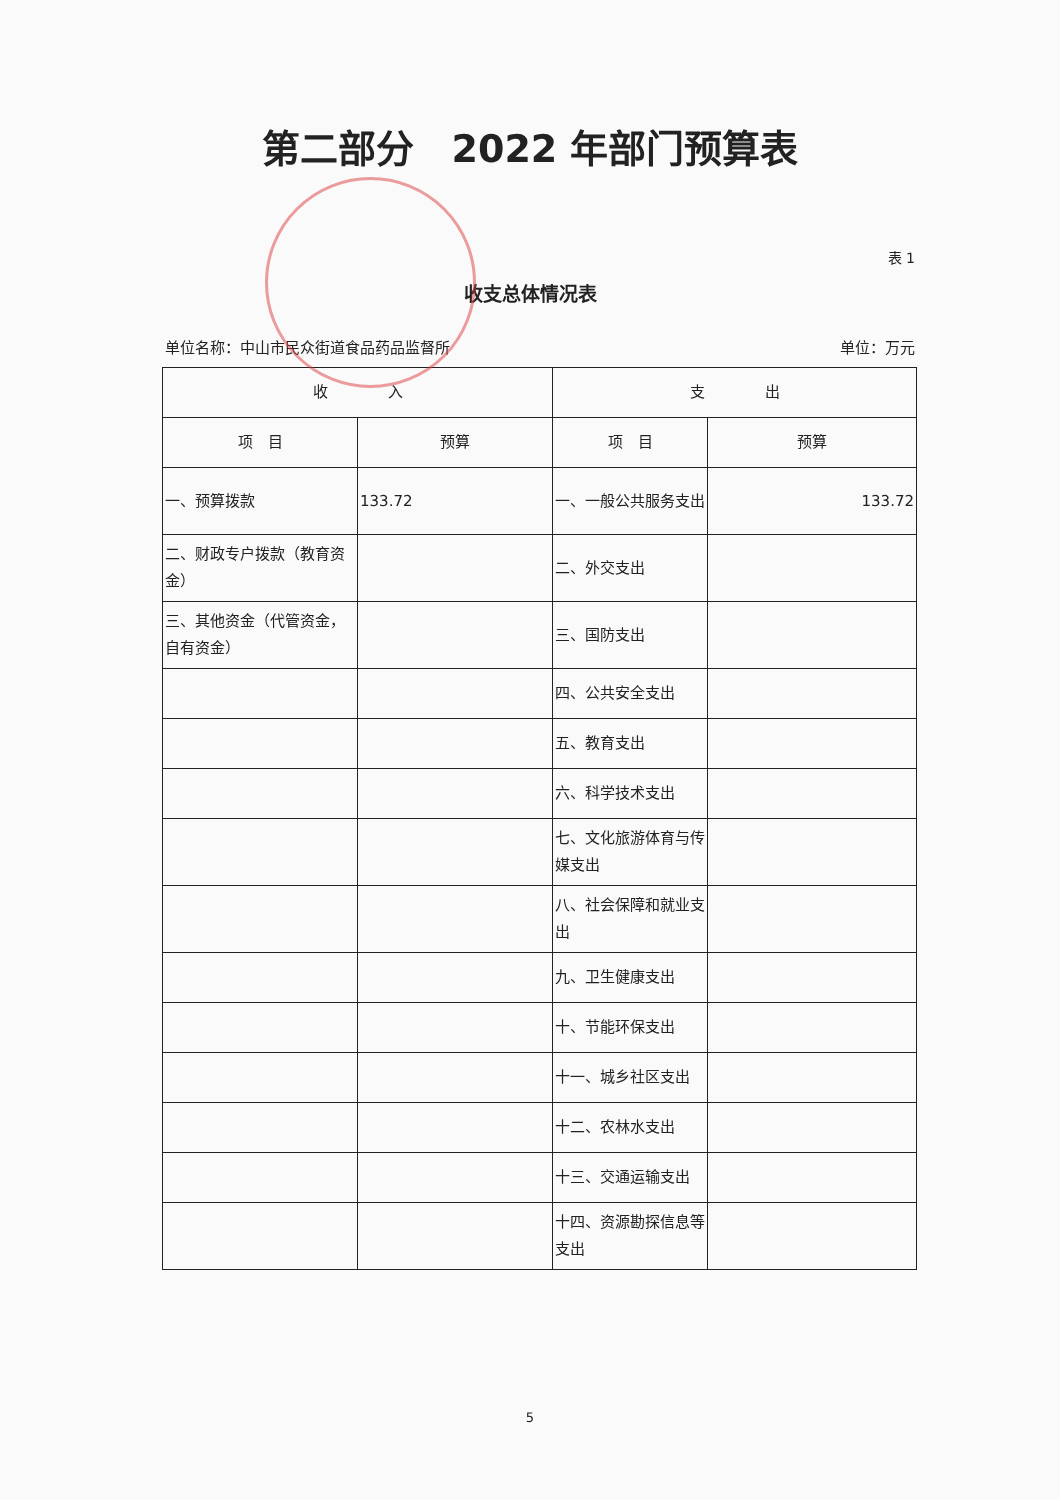第二部分　2022 年部门预算表
表 1
收支总体情况表
单位名称：中山市民众街道食品药品监督所 单位：万元
| 收 入 | | 支 出 | |
| --- | --- | --- | --- |
| 项 目 | 预算 | 项 目 | 预算 |
| 一、预算拨款 | 133.72 | 一、一般公共服务支出 | 133.72 |
| 二、财政专户拨款（教育资金） | | 二、外交支出 | |
| 三、其他资金（代管资金，自有资金） | | 三、国防支出 | |
| | | 四、公共安全支出 | |
| | | 五、教育支出 | |
| | | 六、科学技术支出 | |
| | | 七、文化旅游体育与传媒支出 | |
| | | 八、社会保障和就业支出 | |
| | | 九、卫生健康支出 | |
| | | 十、节能环保支出 | |
| | | 十一、城乡社区支出 | |
| | | 十二、农林水支出 | |
| | | 十三、交通运输支出 | |
| | | 十四、资源勘探信息等支出 | |
5